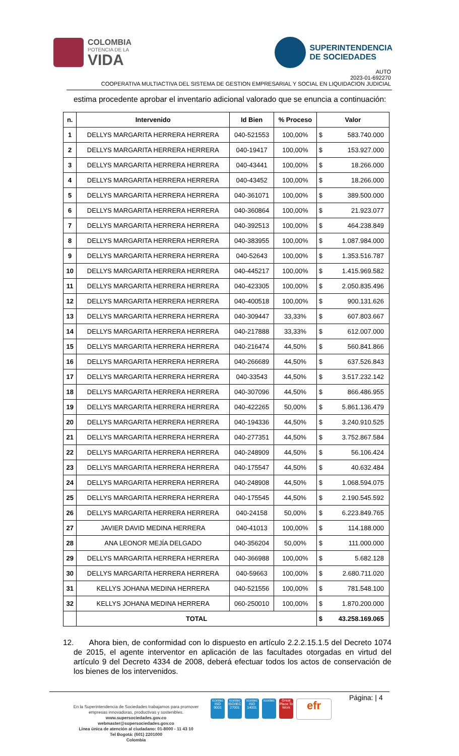COLOMBIA
POTENCIA DE LA
VIDA
SUPERINTENDENCIA
DE SOCIEDADES
AUTO
2023-01-692270
COOPERATIVA MULTIACTIVA DEL SISTEMA DE GESTION EMPRESARIAL Y SOCIAL EN LIQUIDACION JUDICIAL
estima procedente aprobar el inventario adicional valorado que se enuncia a continuación:
| n. | Intervenido | Id Bien | % Proceso | Valor | |
| --- | --- | --- | --- | --- | --- |
| 1 | DELLYS MARGARITA HERRERA HERRERA | 040-521553 | 100,00% | $ | 583.740.000 |
| 2 | DELLYS MARGARITA HERRERA HERRERA | 040-19417 | 100,00% | $ | 153.927.000 |
| 3 | DELLYS MARGARITA HERRERA HERRERA | 040-43441 | 100,00% | $ | 18.266.000 |
| 4 | DELLYS MARGARITA HERRERA HERRERA | 040-43452 | 100,00% | $ | 18.266.000 |
| 5 | DELLYS MARGARITA HERRERA HERRERA | 040-361071 | 100,00% | $ | 389.500.000 |
| 6 | DELLYS MARGARITA HERRERA HERRERA | 040-360864 | 100,00% | $ | 21.923.077 |
| 7 | DELLYS MARGARITA HERRERA HERRERA | 040-392513 | 100,00% | $ | 464.238.849 |
| 8 | DELLYS MARGARITA HERRERA HERRERA | 040-383955 | 100,00% | $ | 1.087.984.000 |
| 9 | DELLYS MARGARITA HERRERA HERRERA | 040-52643 | 100,00% | $ | 1.353.516.787 |
| 10 | DELLYS MARGARITA HERRERA HERRERA | 040-445217 | 100,00% | $ | 1.415.969.582 |
| 11 | DELLYS MARGARITA HERRERA HERRERA | 040-423305 | 100,00% | $ | 2.050.835.496 |
| 12 | DELLYS MARGARITA HERRERA HERRERA | 040-400518 | 100,00% | $ | 900.131.626 |
| 13 | DELLYS MARGARITA HERRERA HERRERA | 040-309447 | 33,33% | $ | 607.803.667 |
| 14 | DELLYS MARGARITA HERRERA HERRERA | 040-217888 | 33,33% | $ | 612.007.000 |
| 15 | DELLYS MARGARITA HERRERA HERRERA | 040-216474 | 44,50% | $ | 560.841.866 |
| 16 | DELLYS MARGARITA HERRERA HERRERA | 040-266689 | 44,50% | $ | 637.526.843 |
| 17 | DELLYS MARGARITA HERRERA HERRERA | 040-33543 | 44,50% | $ | 3.517.232.142 |
| 18 | DELLYS MARGARITA HERRERA HERRERA | 040-307096 | 44,50% | $ | 866.486.955 |
| 19 | DELLYS MARGARITA HERRERA HERRERA | 040-422265 | 50,00% | $ | 5.861.136.479 |
| 20 | DELLYS MARGARITA HERRERA HERRERA | 040-194336 | 44,50% | $ | 3.240.910.525 |
| 21 | DELLYS MARGARITA HERRERA HERRERA | 040-277351 | 44,50% | $ | 3.752.867.584 |
| 22 | DELLYS MARGARITA HERRERA HERRERA | 040-248909 | 44,50% | $ | 56.106.424 |
| 23 | DELLYS MARGARITA HERRERA HERRERA | 040-175547 | 44,50% | $ | 40.632.484 |
| 24 | DELLYS MARGARITA HERRERA HERRERA | 040-248908 | 44,50% | $ | 1.068.594.075 |
| 25 | DELLYS MARGARITA HERRERA HERRERA | 040-175545 | 44,50% | $ | 2.190.545.592 |
| 26 | DELLYS MARGARITA HERRERA HERRERA | 040-24158 | 50,00% | $ | 6.223.849.765 |
| 27 | JAVIER DAVID MEDINA HERRERA | 040-41013 | 100,00% | $ | 114.188.000 |
| 28 | ANA LEONOR MEJÍA DELGADO | 040-356204 | 50,00% | $ | 111.000.000 |
| 29 | DELLYS MARGARITA HERRERA HERRERA | 040-366988 | 100,00% | $ | 5.682.128 |
| 30 | DELLYS MARGARITA HERRERA HERRERA | 040-59663 | 100,00% | $ | 2.680.711.020 |
| 31 | KELLYS JOHANA MEDINA HERRERA | 040-521556 | 100,00% | $ | 781.548.100 |
| 32 | KELLYS JOHANA MEDINA HERRERA | 060-250010 | 100,00% | $ | 1.870.200.000 |
| | TOTAL | | | $ | 43.258.169.065 |
12. Ahora bien, de conformidad con lo dispuesto en artículo 2.2.2.15.1.5 del Decreto 1074 de 2015, el agente interventor en aplicación de las facultades otorgadas en virtud del artículo 9 del Decreto 4334 de 2008, deberá efectuar todos los actos de conservación de los bienes de los intervenidos.
Página: | 4
En la Superintendencia de Sociedades trabajamos para promover empresas innovadoras, productivas y sostenibles.
www.supersociedades.gov.co
webmaster@supersociedades.gov.co
Línea única de atención al ciudadano: 01-8000 - 11 43 10
Tel Bogotá: (601) 2201000
Colombia
icontec ISO 9001
icontec ISO/IEC 27001
icontec ISO 14001
icontec
Great Place To Work
efr